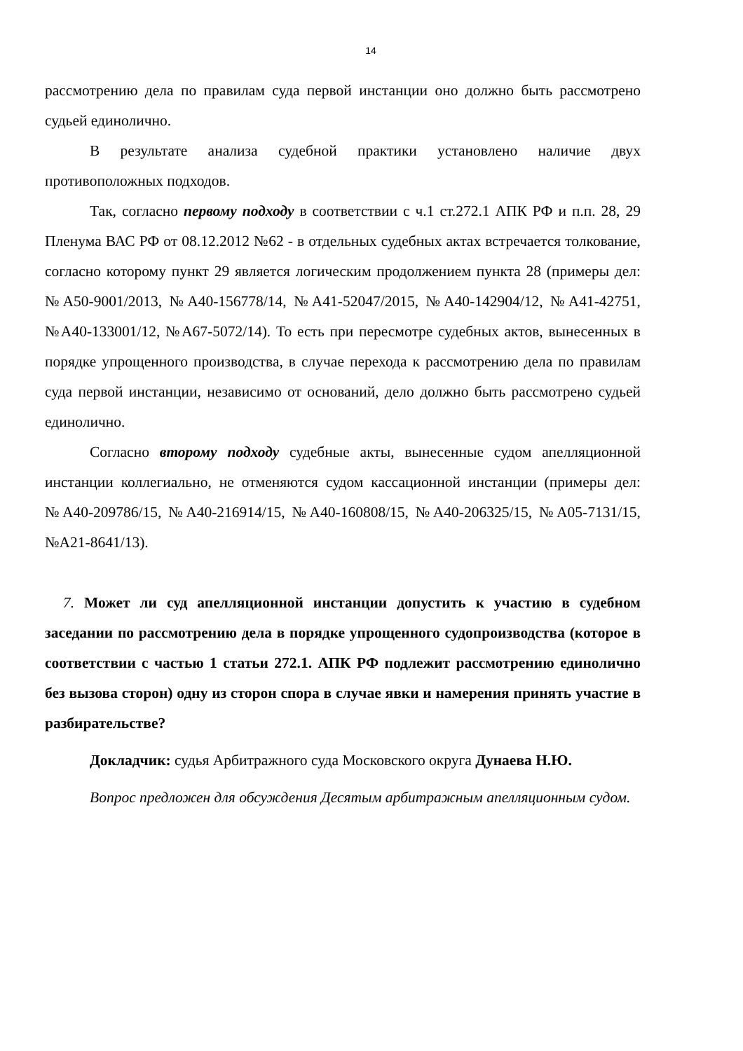14
рассмотрению дела по правилам суда первой инстанции оно должно быть рассмотрено судьей единолично.
В результате анализа судебной практики установлено наличие двух противоположных подходов.
Так, согласно первому подходу в соответствии с ч.1 ст.272.1 АПК РФ и п.п. 28, 29 Пленума ВАС РФ от 08.12.2012 №62 - в отдельных судебных актах встречается толкование, согласно которому пункт 29 является логическим продолжением пункта 28 (примеры дел: №А50-9001/2013, №А40-156778/14, №А41-52047/2015, №А40-142904/12, №А41-42751, №А40-133001/12, №А67-5072/14). То есть при пересмотре судебных актов, вынесенных в порядке упрощенного производства, в случае перехода к рассмотрению дела по правилам суда первой инстанции, независимо от оснований, дело должно быть рассмотрено судьей единолично.
Согласно второму подходу судебные акты, вынесенные судом апелляционной инстанции коллегиально, не отменяются судом кассационной инстанции (примеры дел: №А40-209786/15, №А40-216914/15, №А40-160808/15, №А40-206325/15, №А05-7131/15, №А21-8641/13).
7. Может ли суд апелляционной инстанции допустить к участию в судебном заседании по рассмотрению дела в порядке упрощенного судопроизводства (которое в соответствии с частью 1 статьи 272.1. АПК РФ подлежит рассмотрению единолично без вызова сторон) одну из сторон спора в случае явки и намерения принять участие в разбирательстве?
Докладчик: судья Арбитражного суда Московского округа Дунаева Н.Ю.
Вопрос предложен для обсуждения Десятым арбитражным апелляционным судом.